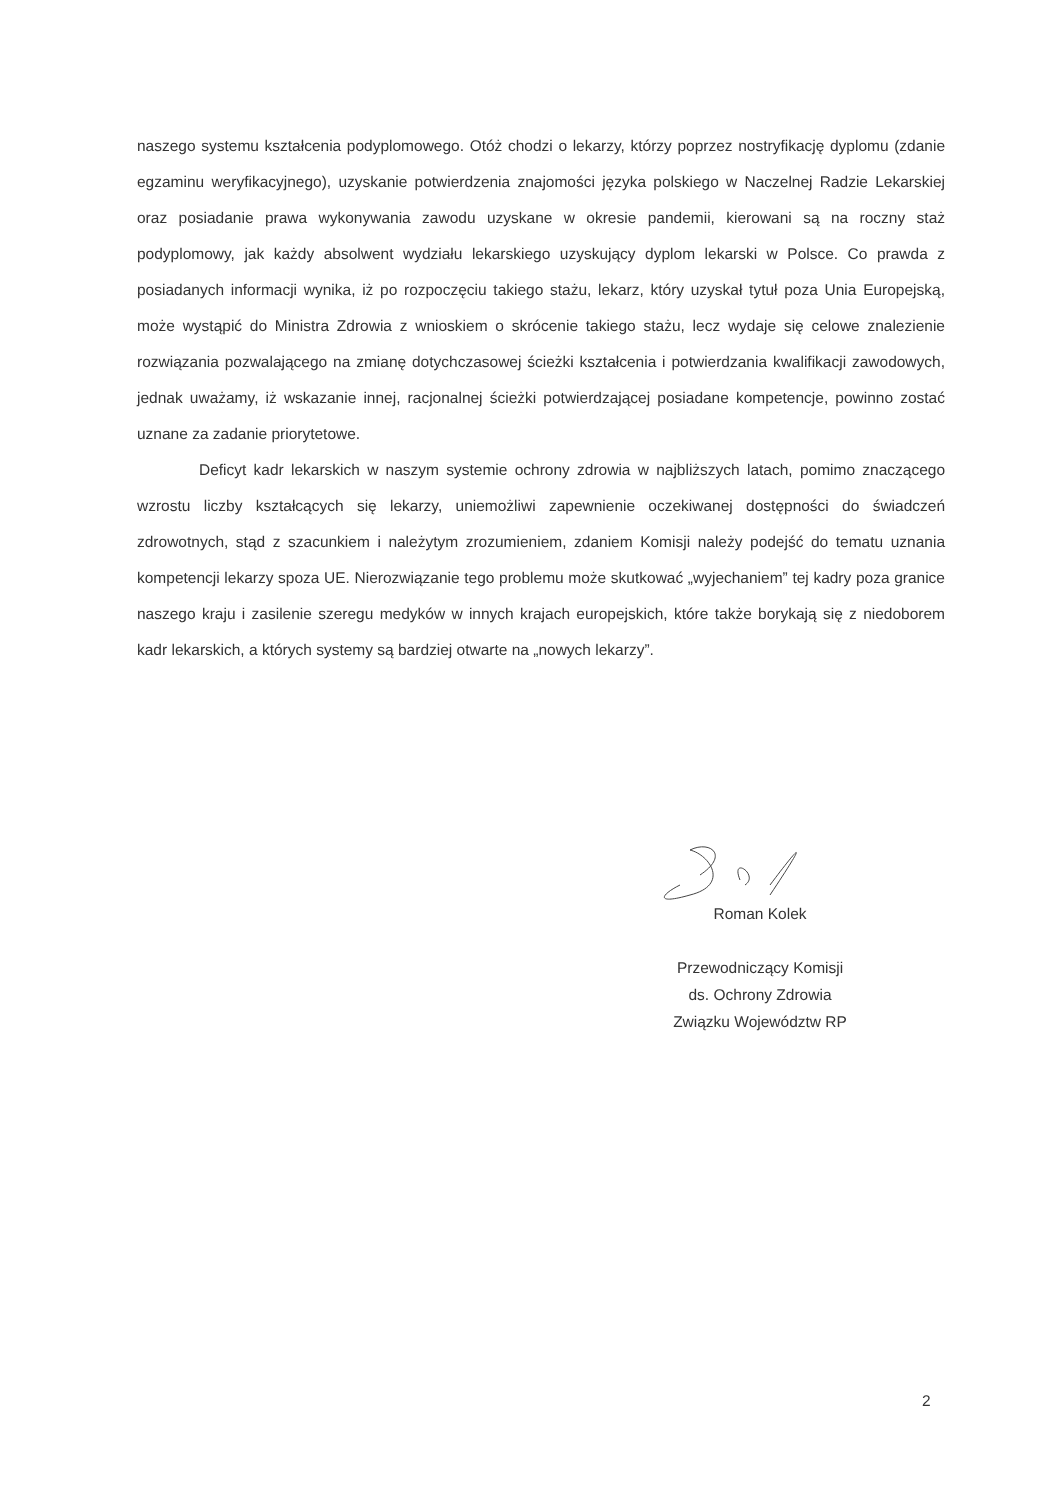naszego systemu kształcenia podyplomowego. Otóż chodzi o lekarzy, którzy poprzez nostryfikację dyplomu (zdanie egzaminu weryfikacyjnego), uzyskanie potwierdzenia znajomości języka polskiego w Naczelnej Radzie Lekarskiej oraz posiadanie prawa wykonywania zawodu uzyskane w okresie pandemii, kierowani są na roczny staż podyplomowy, jak każdy absolwent wydziału lekarskiego uzyskujący dyplom lekarski w Polsce. Co prawda z posiadanych informacji wynika, iż po rozpoczęciu takiego stażu, lekarz, który uzyskał tytuł poza Unia Europejską, może wystąpić do Ministra Zdrowia z wnioskiem o skrócenie takiego stażu, lecz wydaje się celowe znalezienie rozwiązania pozwalającego na zmianę dotychczasowej ścieżki kształcenia i potwierdzania kwalifikacji zawodowych, jednak uważamy, iż wskazanie innej, racjonalnej ścieżki potwierdzającej posiadane kompetencje, powinno zostać uznane za zadanie priorytetowe.
Deficyt kadr lekarskich w naszym systemie ochrony zdrowia w najbliższych latach, pomimo znaczącego wzrostu liczby kształcących się lekarzy, uniemożliwi zapewnienie oczekiwanej dostępności do świadczeń zdrowotnych, stąd z szacunkiem i należytym zrozumieniem, zdaniem Komisji należy podejść do tematu uznania kompetencji lekarzy spoza UE. Nierozwiązanie tego problemu może skutkować „wyjechaniem” tej kadry poza granice naszego kraju i zasilenie szeregu medyków w innych krajach europejskich, które także borykają się z niedoborem kadr lekarskich, a których systemy są bardziej otwarte na „nowych lekarzy”.
Roman Kolek
Przewodniczący Komisji
ds. Ochrony Zdrowia
Związku Województw RP
2